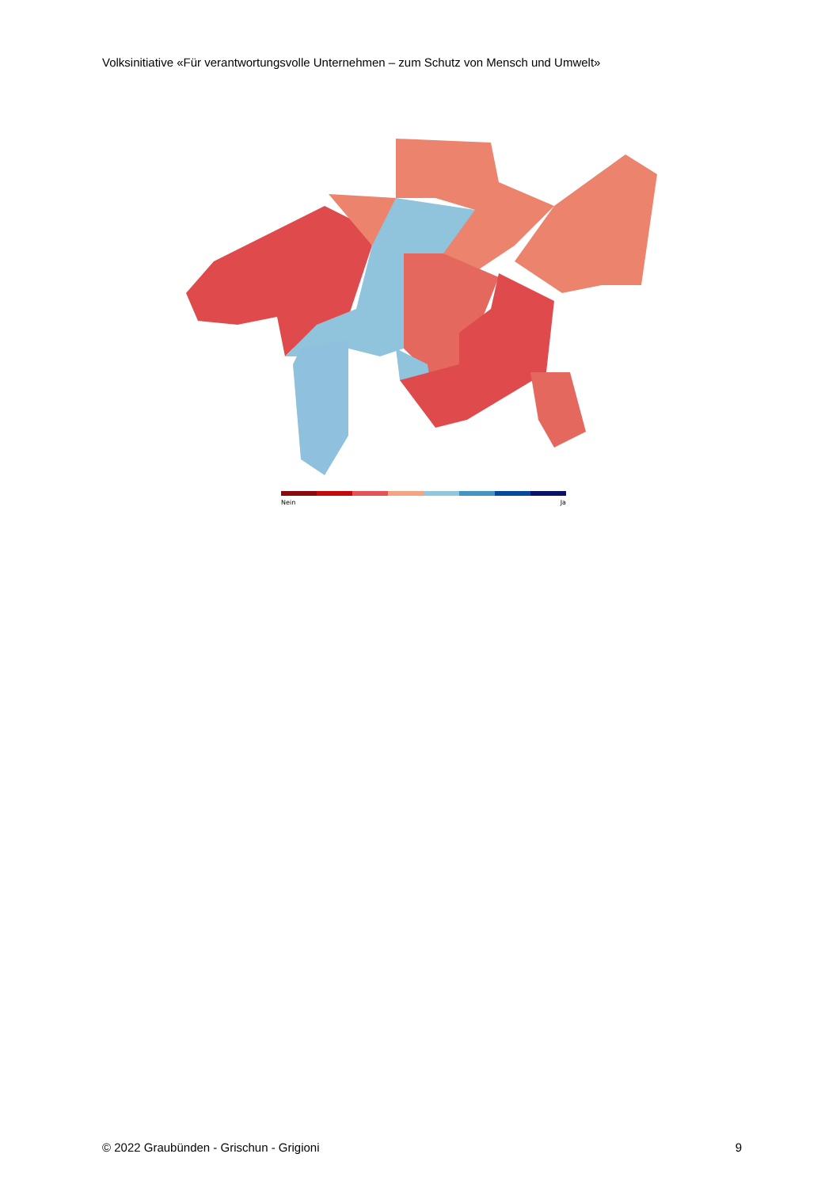Volksinitiative «Für verantwortungsvolle Unternehmen – zum Schutz von Mensch und Umwelt»
Nein Ja
© 2022 Graubünden - Grischun - Grigioni 9